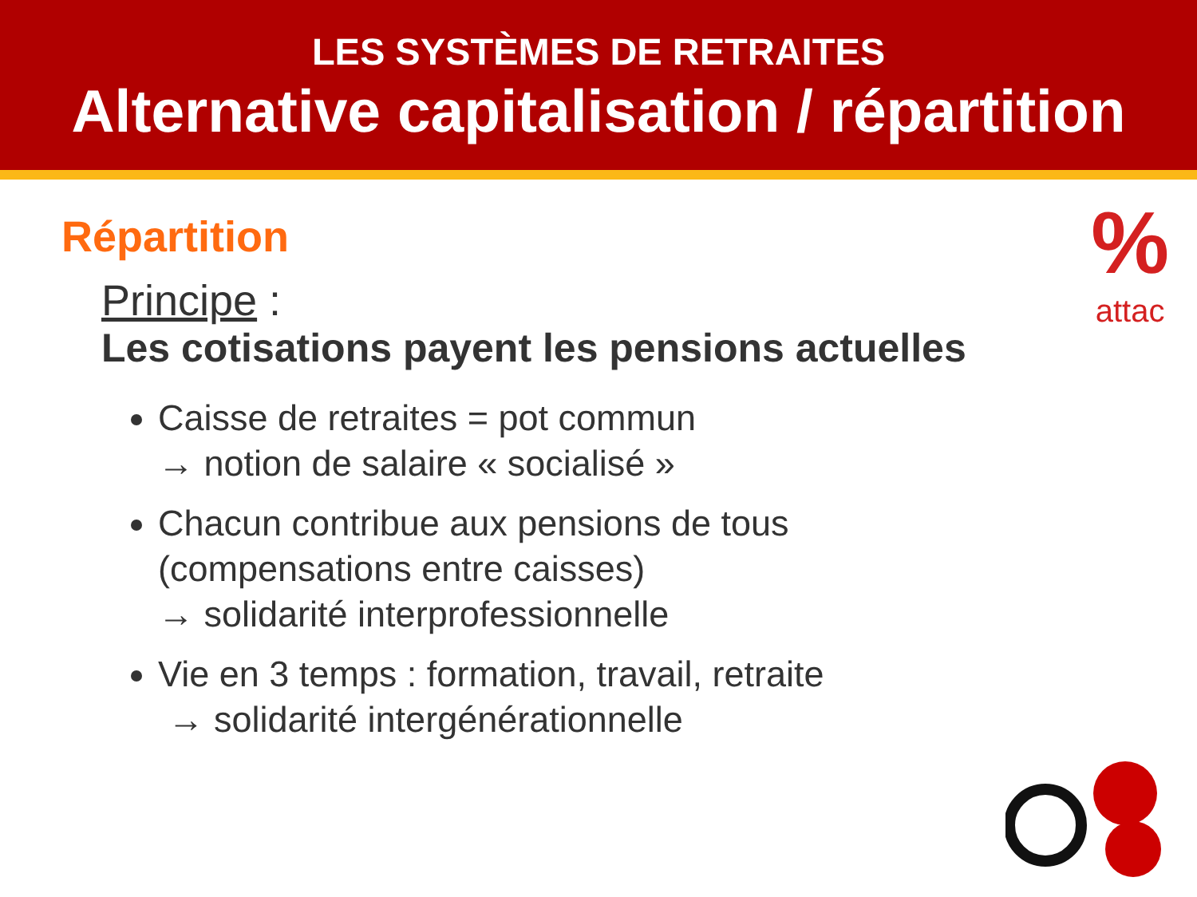LES SYSTÈMES DE RETRAITES
Alternative capitalisation / répartition
%
attac
Répartition
Principe :
Les cotisations payent les pensions actuelles
Caisse de retraites = pot commun
→ notion de salaire « socialisé »
Chacun contribue aux pensions de tous
(compensations entre caisses)
→ solidarité interprofessionnelle
Vie en 3 temps : formation, travail, retraite
→ solidarité intergénérationnelle